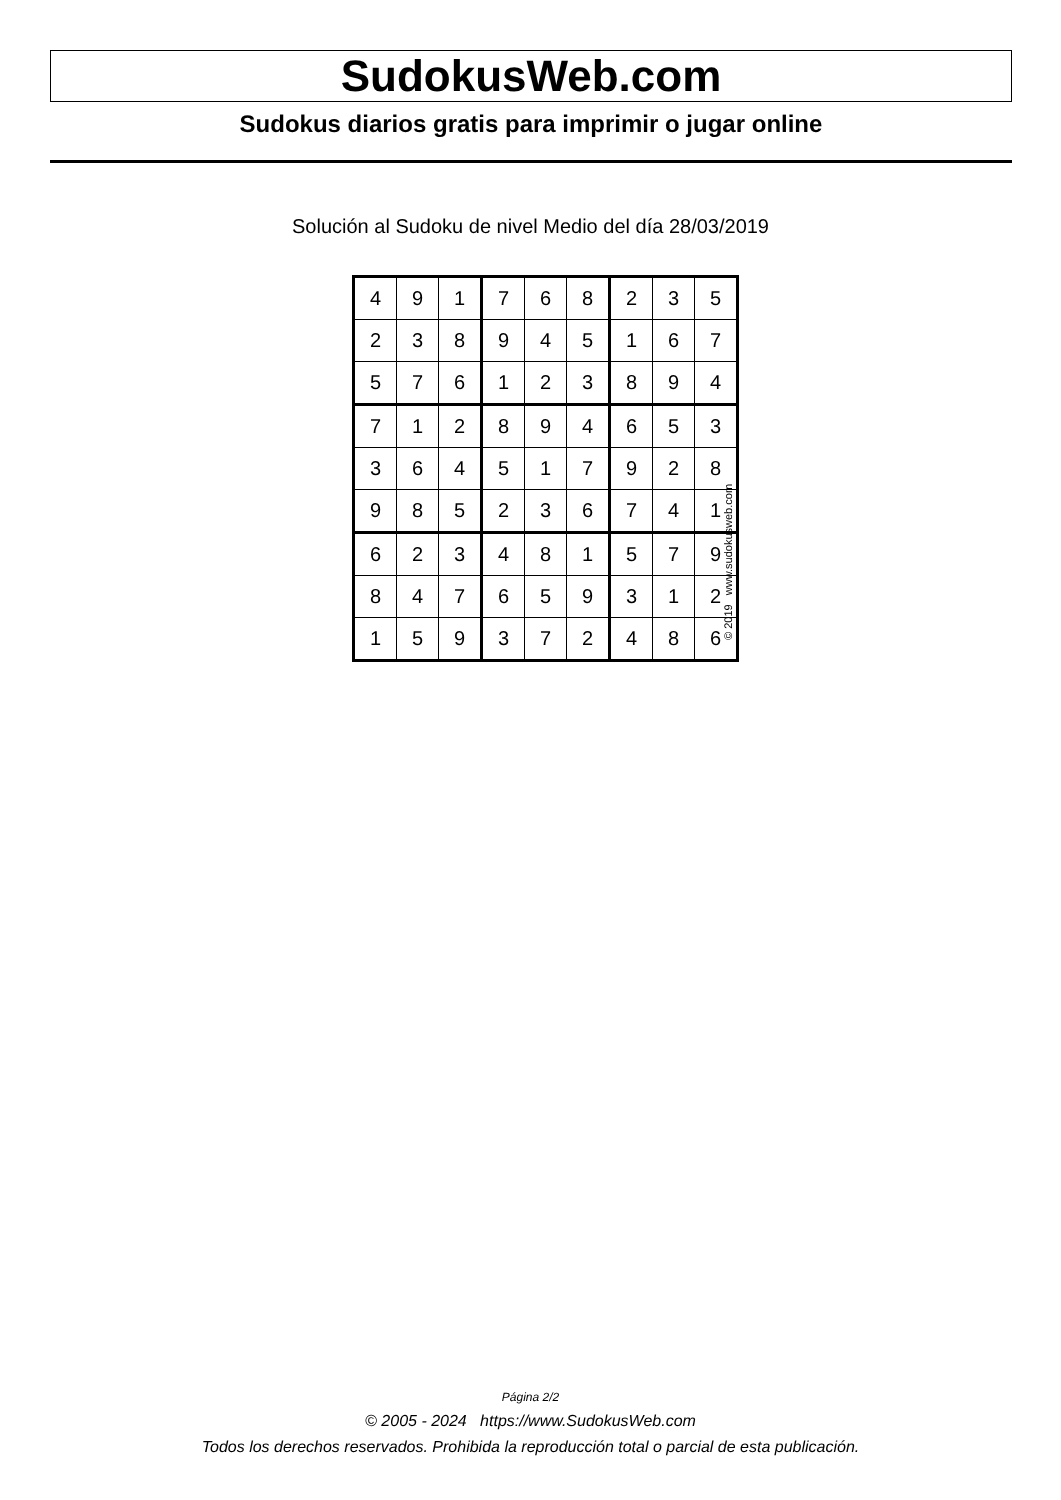SudokusWeb.com
Sudokus diarios gratis para imprimir o jugar online
Solución al Sudoku de nivel Medio del día 28/03/2019
| 4 | 9 | 1 | 7 | 6 | 8 | 2 | 3 | 5 |
| 2 | 3 | 8 | 9 | 4 | 5 | 1 | 6 | 7 |
| 5 | 7 | 6 | 1 | 2 | 3 | 8 | 9 | 4 |
| 7 | 1 | 2 | 8 | 9 | 4 | 6 | 5 | 3 |
| 3 | 6 | 4 | 5 | 1 | 7 | 9 | 2 | 8 |
| 9 | 8 | 5 | 2 | 3 | 6 | 7 | 4 | 1 |
| 6 | 2 | 3 | 4 | 8 | 1 | 5 | 7 | 9 |
| 8 | 4 | 7 | 6 | 5 | 9 | 3 | 1 | 2 |
| 1 | 5 | 9 | 3 | 7 | 2 | 4 | 8 | 6 |
© 2019 www.sudokusweb.com
Página 2/2
© 2005 - 2024 https://www.SudokusWeb.com
Todos los derechos reservados. Prohibida la reproducción total o parcial de esta publicación.